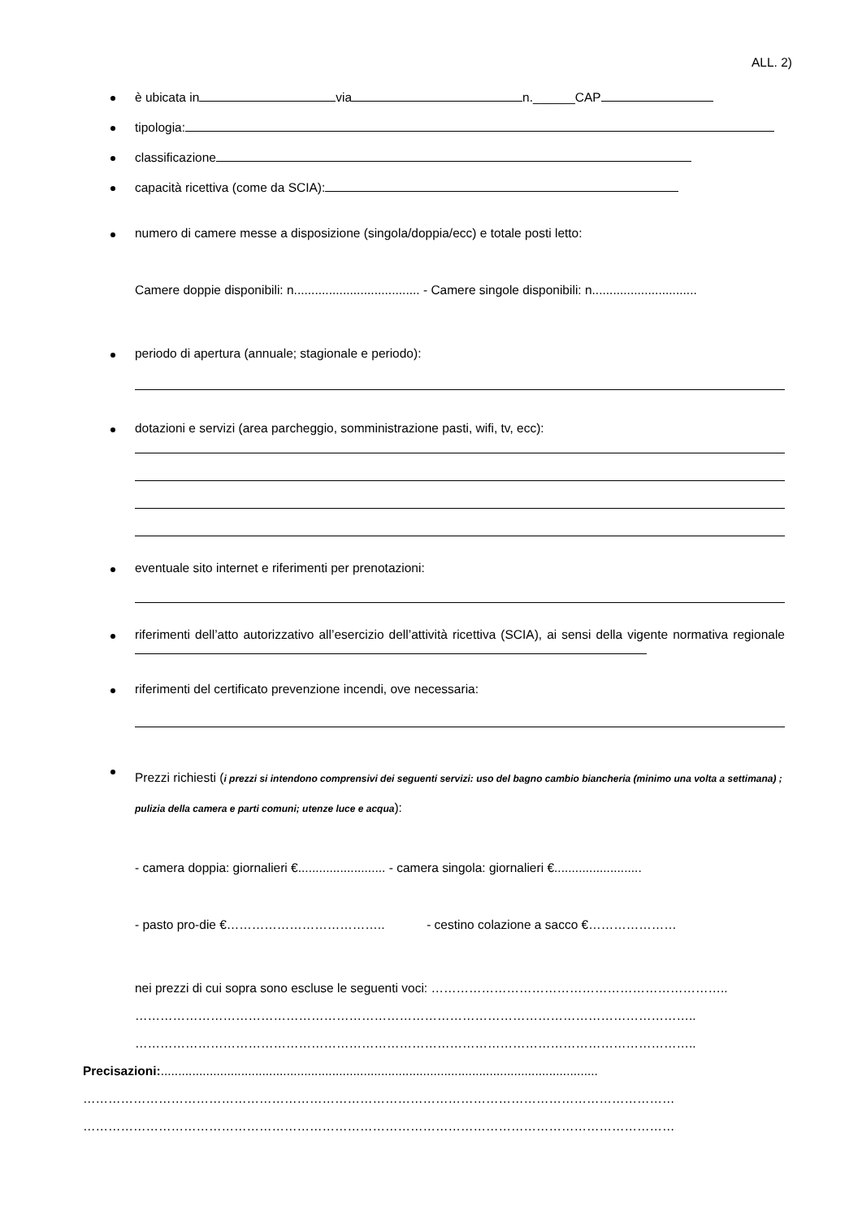ALL. 2)
è ubicata in via n.______CAP
tipologia:
classificazione
capacità ricettiva (come da SCIA):
numero di camere messe a disposizione (singola/doppia/ecc) e totale posti letto:
Camere doppie disponibili: n.................................... - Camere singole disponibili: n..............................
periodo di apertura (annuale; stagionale e periodo):
dotazioni e servizi (area parcheggio, somministrazione pasti, wifi, tv, ecc):
eventuale sito internet e riferimenti per prenotazioni:
riferimenti dell’atto autorizzativo all’esercizio dell’attività ricettiva (SCIA), ai sensi della vigente normativa regionale
riferimenti del certificato prevenzione incendi, ove necessaria:
Prezzi richiesti (i prezzi si intendono comprensivi dei seguenti servizi: uso del bagno cambio biancheria (minimo una volta a settimana) ; pulizia della camera e parti comuni; utenze luce e acqua):
- camera doppia: giornalieri €......................... - camera singola: giornalieri €.........................
- pasto pro-die €……………………………….. - cestino colazione a sacco €…………………
nei prezzi di cui sopra sono escluse le seguenti voci: ……………………………………………………………..
……………………………………………………………………………………………………………………..
……………………………………………………………………………………………………………………..
Precisazioni:.............................................................................................................................
……………………………………………………………………………………………………………………………
……………………………………………………………………………………………………………………………